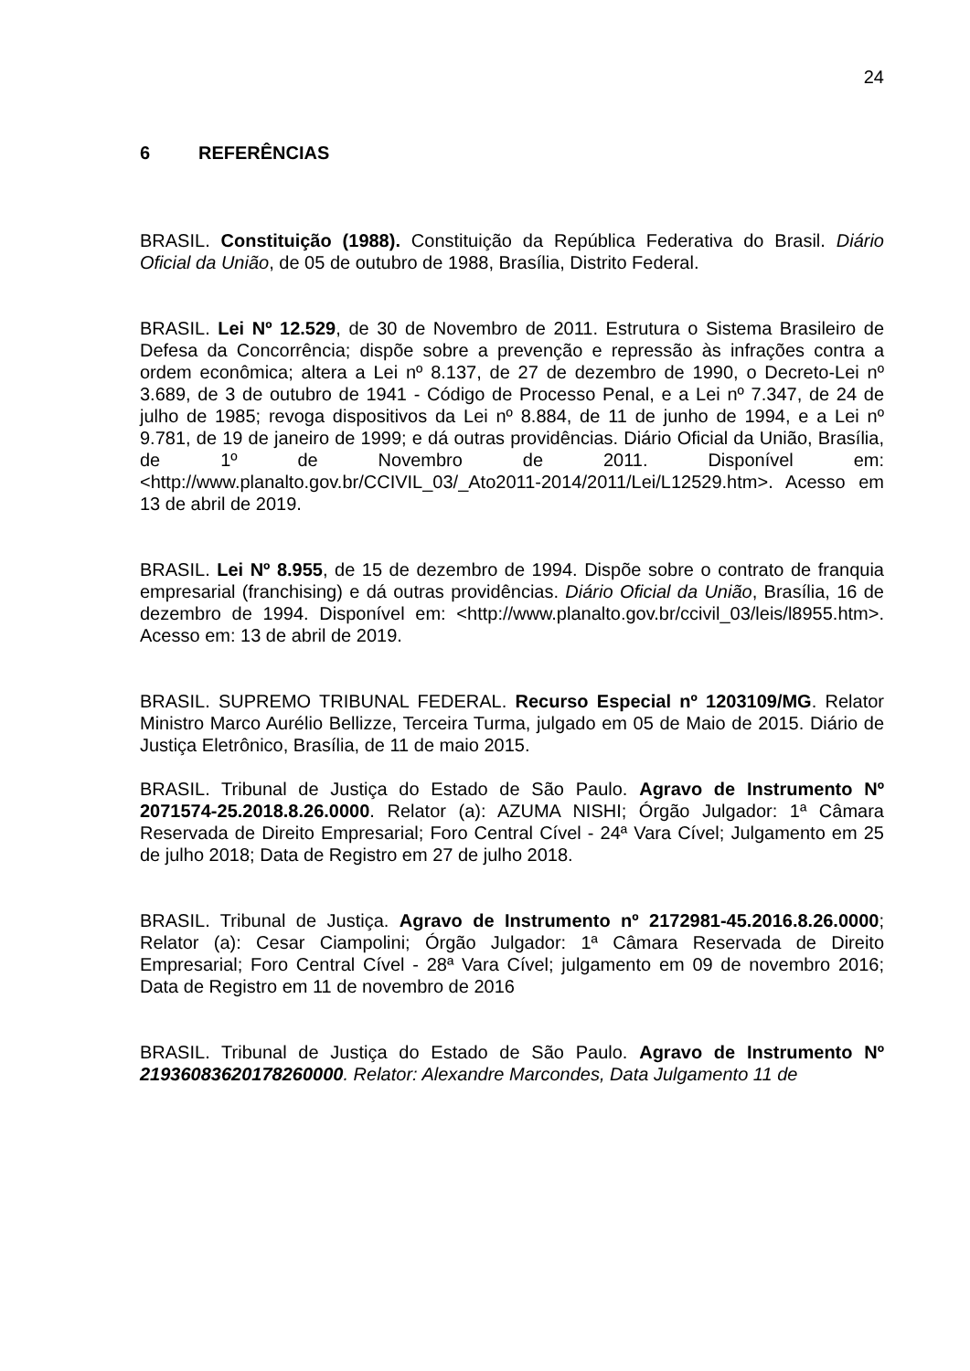24
6 REFERÊNCIAS
BRASIL. Constituição (1988). Constituição da República Federativa do Brasil. Diário Oficial da União, de 05 de outubro de 1988, Brasília, Distrito Federal.
BRASIL. Lei Nº 12.529, de 30 de Novembro de 2011. Estrutura o Sistema Brasileiro de Defesa da Concorrência; dispõe sobre a prevenção e repressão às infrações contra a ordem econômica; altera a Lei nº 8.137, de 27 de dezembro de 1990, o Decreto-Lei nº 3.689, de 3 de outubro de 1941 - Código de Processo Penal, e a Lei nº 7.347, de 24 de julho de 1985; revoga dispositivos da Lei nº 8.884, de 11 de junho de 1994, e a Lei nº 9.781, de 19 de janeiro de 1999; e dá outras providências. Diário Oficial da União, Brasília, de 1º de Novembro de 2011. Disponível em: <http://www.planalto.gov.br/CCIVIL_03/_Ato2011-2014/2011/Lei/L12529.htm>. Acesso em 13 de abril de 2019.
BRASIL. Lei Nº 8.955, de 15 de dezembro de 1994. Dispõe sobre o contrato de franquia empresarial (franchising) e dá outras providências. Diário Oficial da União, Brasília, 16 de dezembro de 1994. Disponível em: <http://www.planalto.gov.br/ccivil_03/leis/l8955.htm>. Acesso em: 13 de abril de 2019.
BRASIL. SUPREMO TRIBUNAL FEDERAL. Recurso Especial nº 1203109/MG. Relator Ministro Marco Aurélio Bellizze, Terceira Turma, julgado em 05 de Maio de 2015. Diário de Justiça Eletrônico, Brasília, de 11 de maio 2015.
BRASIL. Tribunal de Justiça do Estado de São Paulo. Agravo de Instrumento Nº 2071574-25.2018.8.26.0000. Relator (a): AZUMA NISHI; Órgão Julgador: 1ª Câmara Reservada de Direito Empresarial; Foro Central Cível - 24ª Vara Cível; Julgamento em 25 de julho 2018; Data de Registro em 27 de julho 2018.
BRASIL. Tribunal de Justiça. Agravo de Instrumento nº 2172981-45.2016.8.26.0000; Relator (a): Cesar Ciampolini; Órgão Julgador: 1ª Câmara Reservada de Direito Empresarial; Foro Central Cível - 28ª Vara Cível; julgamento em 09 de novembro 2016; Data de Registro em 11 de novembro de 2016
BRASIL. Tribunal de Justiça do Estado de São Paulo. Agravo de Instrumento Nº 21936083620178260000. Relator: Alexandre Marcondes, Data Julgamento 11 de